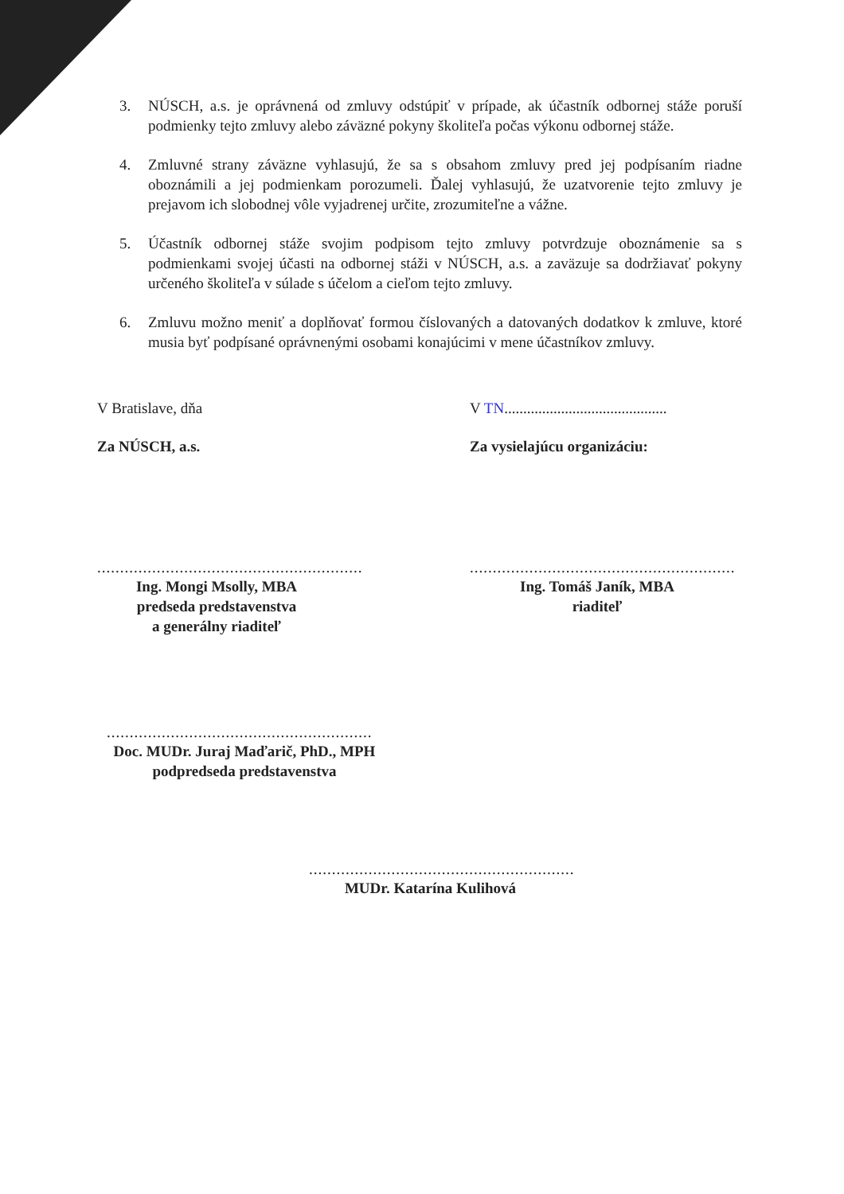3. NÚSCH, a.s. je oprávnená od zmluvy odstúpiť v prípade, ak účastník odbornej stáže poruší podmienky tejto zmluvy alebo záväzné pokyny školiteľa počas výkonu odbornej stáže.
4. Zmluvné strany záväzne vyhlasujú, že sa s obsahom zmluvy pred jej podpísaním riadne oboznámili a jej podmienkam porozumeli. Ďalej vyhlasujú, že uzatvorenie tejto zmluvy je prejavom ich slobodnej vôle vyjadrenej určite, zrozumiteľne a vážne.
5. Účastník odbornej stáže svojim podpisom tejto zmluvy potvrdzuje oboznámenie sa s podmienkami svojej účasti na odbornej stáži v NÚSCH, a.s. a zaväzuje sa dodržiavať pokyny určeného školiteľa v súlade s účelom a cieľom tejto zmluvy.
6. Zmluvu možno meniť a doplňovať formou číslovaných a datovaných dodatkov k zmluve, ktoré musia byť podpísané oprávnenými osobami konajúcimi v mene účastníkov zmluvy.
V Bratislave, dňa V TN...........................................
Za NÚSCH, a.s. Za vysielajúcu organizáciu:
..........................................................
Ing. Mongi Msolly, MBA
predseda predstavenstva
a generálny riaditeľ
..........................................................
Ing. Tomáš Janík, MBA
riaditeľ
..........................................................
Doc. MUDr. Juraj Maďarič, PhD., MPH
podpredseda predstavenstva
..........................................................
MUDr. Katarína Kulihová